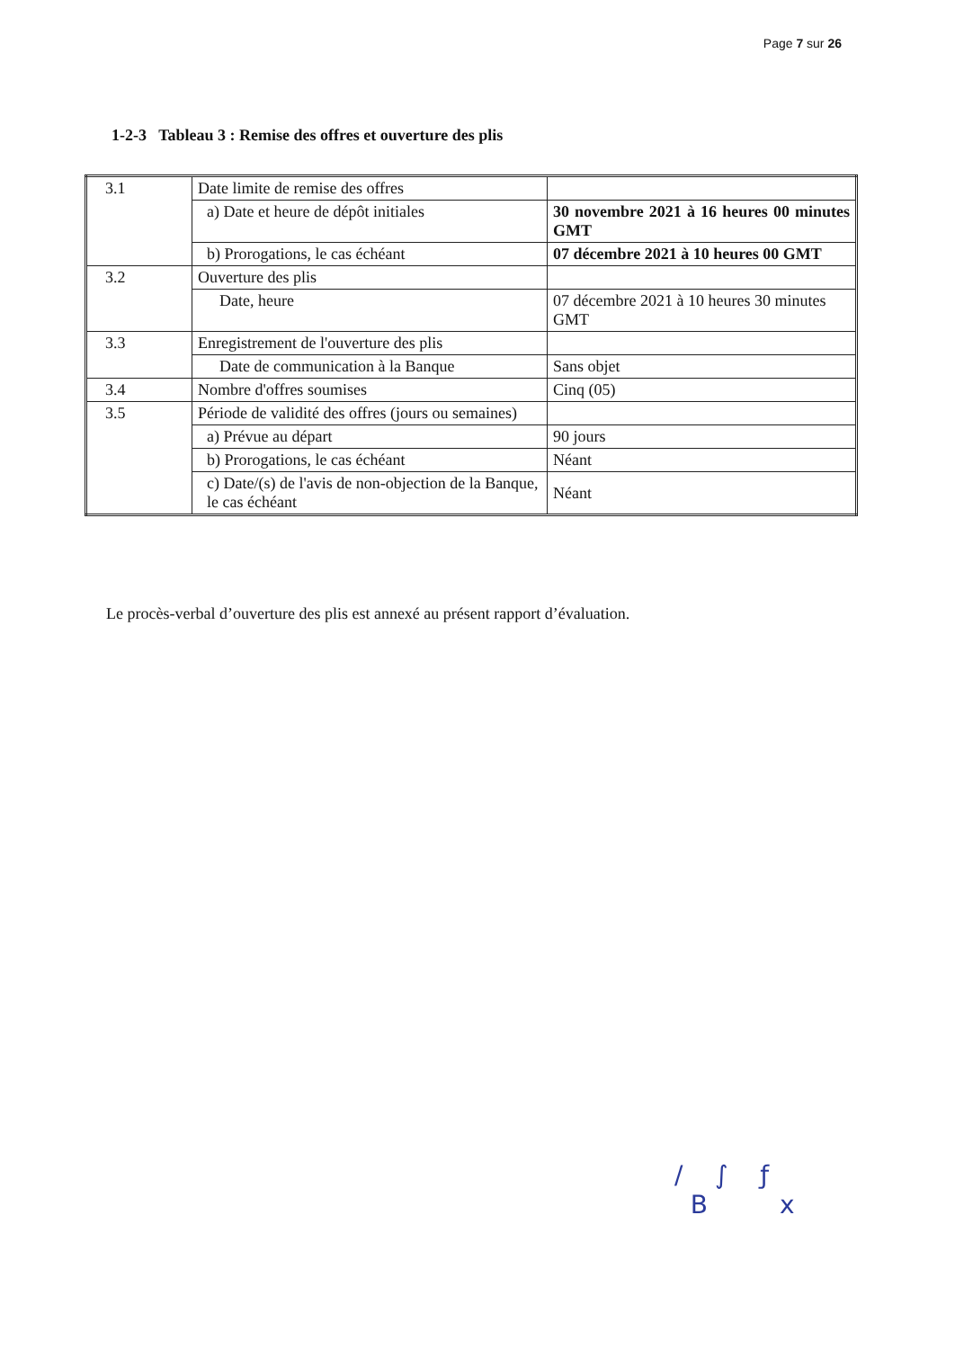Page 7 sur 26
1-2-3 Tableau 3 : Remise des offres et ouverture des plis
| 3.1 | Date limite de remise des offres | |
| | a) Date et heure de dépôt initiales | 30 novembre 2021 à 16 heures 00 minutes GMT |
| | b) Prorogations, le cas échéant | 07 décembre 2021 à 10 heures 00 GMT |
| 3.2 | Ouverture des plis | |
| | Date, heure | 07 décembre 2021 à 10 heures 30 minutes GMT |
| 3.3 | Enregistrement de l'ouverture des plis | |
| | Date de communication à la Banque | Sans objet |
| 3.4 | Nombre d'offres soumises | Cinq (05) |
| 3.5 | Période de validité des offres (jours ou semaines) | |
| | a) Prévue au départ | 90 jours |
| | b) Prorogations, le cas échéant | Néant |
| | c) Date/(s) de l'avis de non-objection de la Banque, le cas échéant | Néant |
Le procès-verbal d’ouverture des plis est annexé au présent rapport d’évaluation.
/ ∫ ƒ
B x